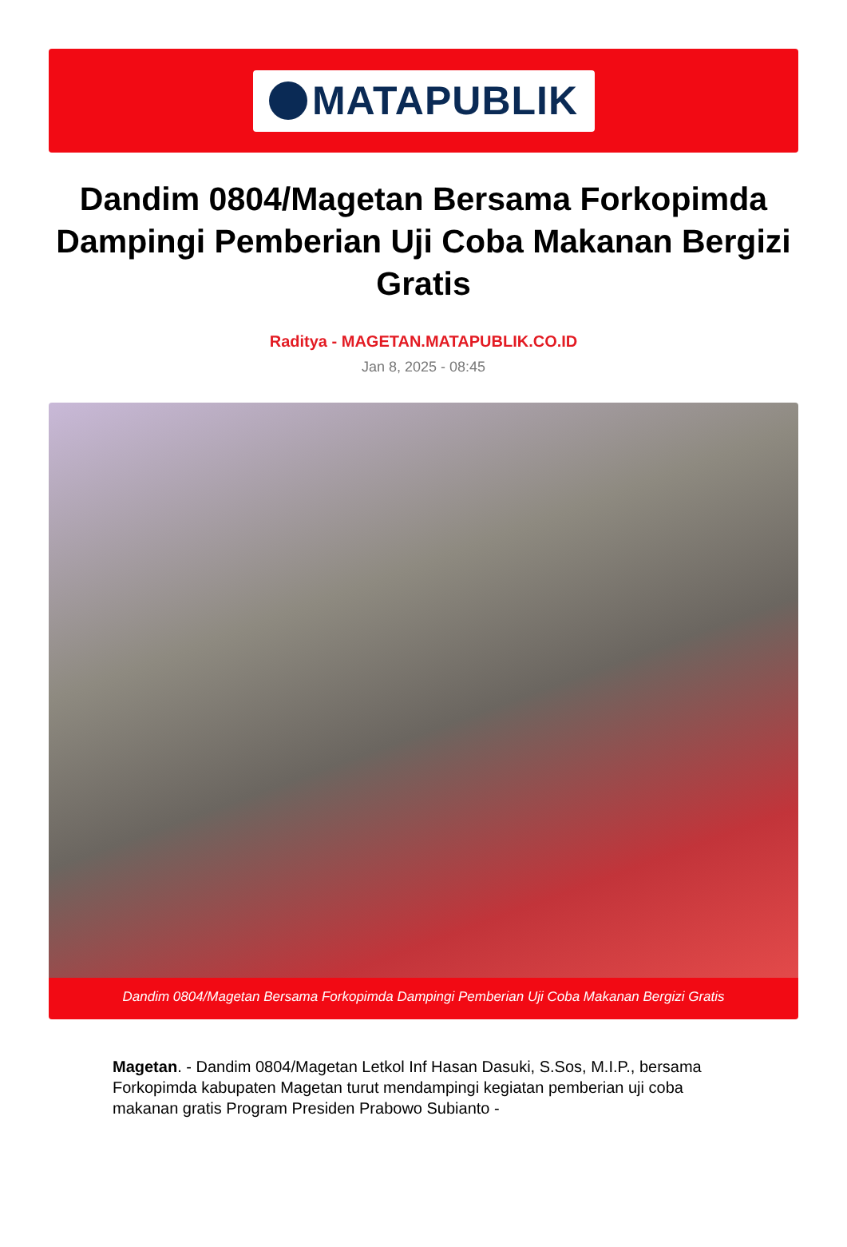MATAPUBLIK
Dandim 0804/Magetan Bersama Forkopimda Dampingi Pemberian Uji Coba Makanan Bergizi Gratis
Raditya - MAGETAN.MATAPUBLIK.CO.ID
Jan 8, 2025 - 08:45
Dandim 0804/Magetan Bersama Forkopimda Dampingi Pemberian Uji Coba Makanan Bergizi Gratis
Magetan. - Dandim 0804/Magetan Letkol Inf Hasan Dasuki, S.Sos, M.I.P., bersama Forkopimda kabupaten Magetan turut mendampingi kegiatan pemberian uji coba makanan gratis Program Presiden Prabowo Subianto -